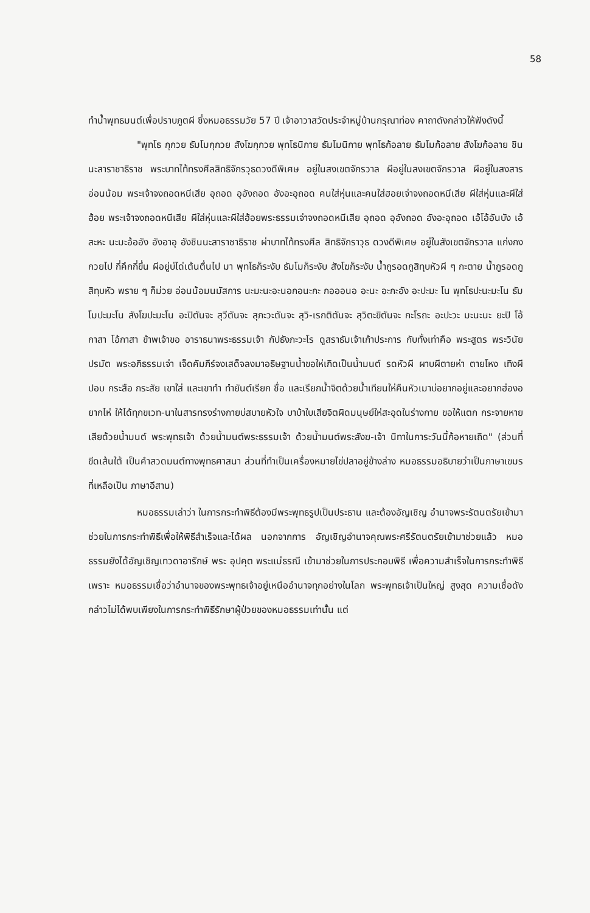58
ทำน้ำพุทธมนต์เพื่อปราบภูตผี ซึ่งหมอธรรมวัย 57 ปี เจ้าอาวาสวัดประจำหมู่บ้านกรุณาท่อง คาถาดังกล่าวให้ฟังดังนี้
"พุทโธ กุกวย ธัมโมกุกวย สังโฆกุกวย พุทโธนิกาย ธัมโมนิกาย พุทโธก้อลาย ธัมโมก้อลาย สังโฆก้อลาย ชินนะสาราชาธิราช พระบาทไท้ทรงศีลสิทธิจักรวุธดวงดีพิเศษ อยู่ในสงเขตจักรวาล ผีอยู่ในสงเขตจักรวาล ผีอยู่ในสงสารอ่อนน้อม พระเจ้าจงถอดหนีเสีย อุถอด อุอังถอด อังอะอุถอด คนใส่หุ่นและคนใส่ฮอยเจ่าจงถอดหนีเสีย ผีใส่หุ่นและผีใส่ฮ้อย พระเจ้าจงถอดหนีเสีย ผีใส่หุ่นและผีใส่ฮ้อยพระธรรมเจ่าจงถอดหนีเสีย อุถอด อุอังถอด อังอะอุถอด เอ้โอ้อันบัง เอ้สะหะ นะมะอ้ออัง อังอาอุ อังชินนะสาราชาธิราช ผ่าบาทไท้ทรงศีล สิทธิจักราวุธ ดวงดีพิเศษ อยู่ในสังเขตจักรวาล แก่งกงกวยไป กี่คึกกี่ขึ่น ผีอยู่บ่ได่เต้นตื่นไป มา พุทโธก็ระงับ ธัมโมก็ระงับ สังโฆก็ระงับ น้ำกูรอดกูสิทุบหัวผี ๆ กะตาย น้ำกูรอดกูสิทุบหัว พราย ๆ ก็ม่วย อ่อนน้อมนมัสการ นะมะนะอะนอกอนะกะ กอออนอ อะนะ อะกะอัง อะปะมะ โน พุทโธปะนะมะโน ธัมโมปะมะโน สังโฆปะมะโน อะปิตันจะ สุวีตันจะ สุภะวะตันจะ สุวิ-เรกติตันจะ สุวิตะขิตันจะ กะโรถะ อะปะวะ มะนะนะ ยะปิ โอ้กาสา โอ้กาสา ข้าพเจ้าขอ อาราธนาพระธรรมเจ้า กัปธังภะวะโร ดูสราธัมเจ้าเก้าประการ กับทั้งเท่าคือ พระสูตร พระวินัย ปรมัต พระอภิธรรมเจ่า เจ็ดคัมภีร์จงเสด็จลงมาอธิษฐานน้ำขอให่เกิดเป็นน้ำมนต์ รดหัวผี ผาบผีตายห่า ตายโหง เทิงผีปอบ กระสือ กระสัย เขาใส่ และเขาทำ ทำยันต์เรียก ชื่อ และเรียกน้ำจิตด้วยน้ำเทียนให่คืนหัวเมาบ่อยากอยู่และอยากฮ่องอยากไห่ ให้ได้ทุกขเวท-นาในสารทรงร่างกายบ่สบายหัวใจ บาบ้าใบเสียจิตผิดมนุษย์ให่สะอุดในร่างกาย ขอให้แตก กระจายหายเสียด้วยน้ำมนต์ พระพุทธเจ้า ด้วยน้ำมนต์พระธรรมเจ้า ด้วยน้ำมนต์พระสังฆ-เจ้า นิทาในการะวันนี้ก้อหายเถิด" (ส่วนที่ขีดเส้นใต้ เป็นคำสวดมนต์ทางพุทธศาสนา ส่วนที่ทำเป็นเครื่องหมายไข่ปลาอยู่ข้างล่าง หมอธรรมอธิบายว่าเป็นภาษาเขมร ที่เหลือเป็น ภาษาอีสาน)
หมอธรรมเล่าว่า ในการกระทำพิธีต้องมีพระพุทธรูปเป็นประธาน และต้องอัญเชิญ อำนาจพระรัตนตรัยเข้ามาช่วยในการกระทำพิธีเพื่อให้พิธีสำเร็จและได้ผล นอกจากการ อัญเชิญอำนาจคุณพระศรีรัตนตรัยเข้ามาช่วยแล้ว หมอธรรมยังได้อัญเชิญเทวดาอารักษ์ พระ อุปคุต พระแม่ธรณี เข้ามาช่วยในการประกอบพิธี เพื่อความสำเร็จในการกระทำพิธี เพราะ หมอธรรมเชื่อว่าอำนาจของพระพุทธเจ้าอยู่เหนืออำนาจทุกอย่างในโลก พระพุทธเจ้าเป็นใหญ่ สูงสุด ความเชื่อดังกล่าวไม่ได้พบเพียงในการกระทำพิธีรักษาผู้ป่วยของหมอธรรมเท่านั้น แต่